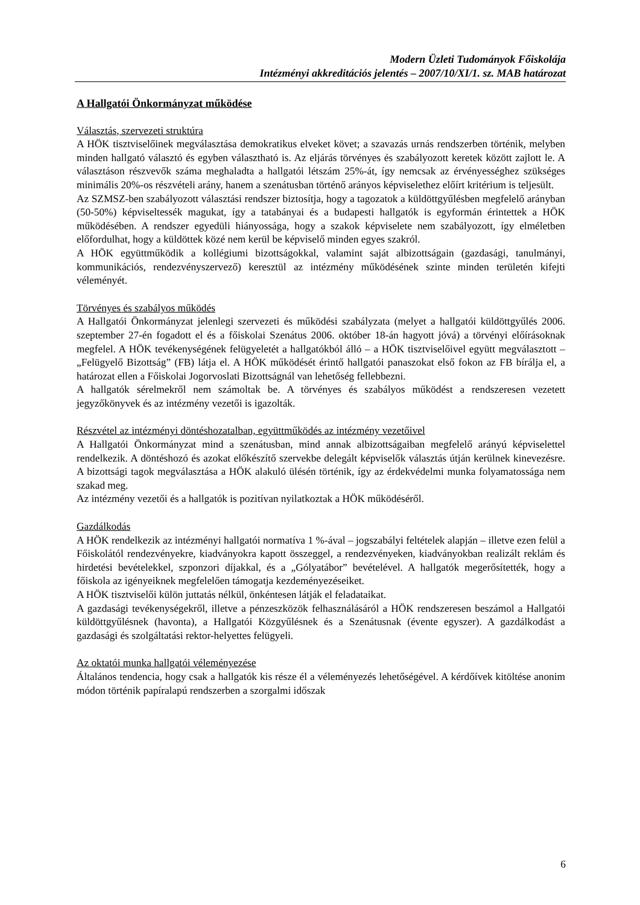Modern Üzleti Tudományok Főiskolája
Intézményi akkreditációs jelentés – 2007/10/XI/1. sz. MAB határozat
A Hallgatói Önkormányzat működése
Választás, szervezeti struktúra
A HÖK tisztviselőinek megválasztása demokratikus elveket követ; a szavazás urnás rendszerben történik, melyben minden hallgató választó és egyben választható is. Az eljárás törvényes és szabályozott keretek között zajlott le. A választáson részvevők száma meghaladta a hallgatói létszám 25%-át, így nemcsak az érvényességhez szükséges minimális 20%-os részvételi arány, hanem a szenátusban történő arányos képviselethez előírt kritérium is teljesült.
Az SZMSZ-ben szabályozott választási rendszer biztosítja, hogy a tagozatok a küldöttgyűlésben megfelelő arányban (50-50%) képviseltessék magukat, így a tatabányai és a budapesti hallgatók is egyformán érintettek a HÖK működésében. A rendszer egyedüli hiányossága, hogy a szakok képviselete nem szabályozott, így elméletben előfordulhat, hogy a küldöttek közé nem kerül be képviselő minden egyes szakról.
A HÖK együttműködik a kollégiumi bizottságokkal, valamint saját albizottságain (gazdasági, tanulmányi, kommunikációs, rendezvényszervező) keresztül az intézmény működésének szinte minden területén kifejti véleményét.
Törvényes és szabályos működés
A Hallgatói Önkormányzat jelenlegi szervezeti és működési szabályzata (melyet a hallgatói küldöttgyűlés 2006. szeptember 27-én fogadott el és a főiskolai Szenátus 2006. október 18-án hagyott jóvá) a törvényi előírásoknak megfelel. A HÖK tevékenységének felügyeletét a hallgatókból álló – a HÖK tisztviselőivel együtt megválasztott – „Felügyelő Bizottság” (FB) látja el. A HÖK működését érintő hallgatói panaszokat első fokon az FB bírálja el, a határozat ellen a Főiskolai Jogorvoslati Bizottságnál van lehetőség fellebbezni.
A hallgatók sérelmekről nem számoltak be. A törvényes és szabályos működést a rendszeresen vezetett jegyzőkönyvek és az intézmény vezetői is igazolták.
Részvétel az intézményi döntéshozatalban, együttműködés az intézmény vezetőivel
A Hallgatói Önkormányzat mind a szenátusban, mind annak albizottságaiban megfelelő arányú képviselettel rendelkezik. A döntéshozó és azokat előkészítő szervekbe delegált képviselők választás útján kerülnek kinevezésre. A bizottsági tagok megválasztása a HÖK alakuló ülésén történik, így az érdekvédelmi munka folyamatossága nem szakad meg.
Az intézmény vezetői és a hallgatók is pozitívan nyilatkoztak a HÖK működéséről.
Gazdálkodás
A HÖK rendelkezik az intézményi hallgatói normatíva 1 %-ával – jogszabályi feltételek alapján – illetve ezen felül a Főiskolától rendezvényekre, kiadványokra kapott összeggel, a rendezvényeken, kiadványokban realizált reklám és hirdetési bevételekkel, szponzori díjakkal, és a „Gólyatábor” bevételével. A hallgatók megerősítették, hogy a főiskola az igényeiknek megfelelően támogatja kezdeményezéseiket.
A HÖK tisztviselői külön juttatás nélkül, önkéntesen látják el feladataikat.
A gazdasági tevékenységekről, illetve a pénzeszközök felhasználásáról a HÖK rendszeresen beszámol a Hallgatói küldöttgyűlésnek (havonta), a Hallgatói Közgyűlésnek és a Szenátusnak (évente egyszer). A gazdálkodást a gazdasági és szolgáltatási rektor-helyettes felügyeli.
Az oktatói munka hallgatói véleményezése
Általános tendencia, hogy csak a hallgatók kis része él a véleményezés lehetőségével. A kérdőívek kitöltése anonim módon történik papíralapú rendszerben a szorgalmi időszak
6